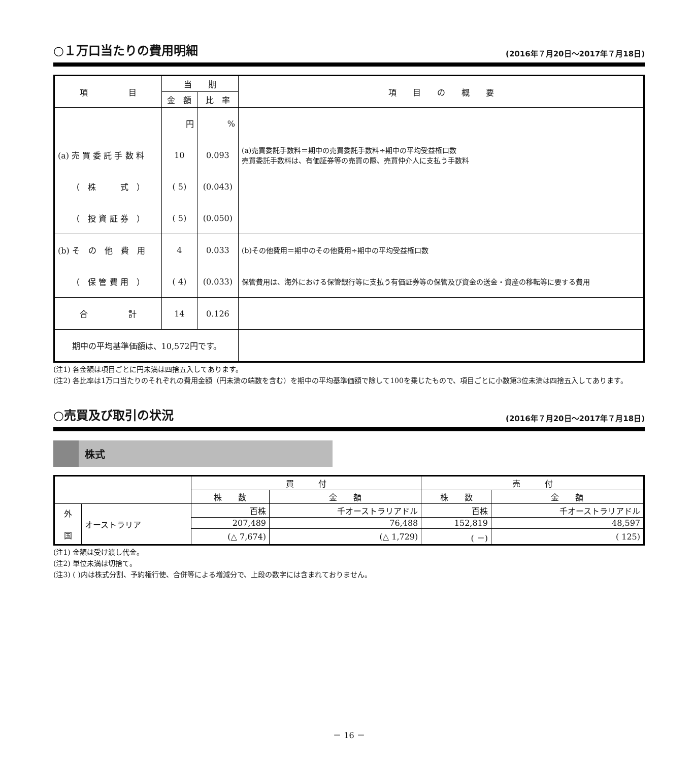○１万口当たりの費用明細 (2016年７月20日～2017年７月18日)
| 項 目 | 当 期 | | 項 目 の 概 要 |
| --- | --- | --- | --- |
| | 金 額 | 比 率 | |
| | 円 | % | |
| (a) 売 買 委 託 手 数 料 | 10 | 0.093 | (a)売買委託手数料＝期中の売買委託手数料÷期中の平均受益権口数 売買委託手数料は、有価証券等の売買の際、売買仲介人に支払う手数料 |
| （ 株 式 ） | ( 5) | (0.043) | |
| （ 投 資 証 券 ） | ( 5) | (0.050) | |
| (b) そ の 他 費 用 | 4 | 0.033 | (b)その他費用＝期中のその他費用÷期中の平均受益権口数 |
| （ 保 管 費 用 ） | ( 4) | (0.033) | 保管費用は、海外における保管銀行等に支払う有価証券等の保管及び資金の送金・資産の移転等に要する費用 |
| 合 計 | 14 | 0.126 | |
| 期中の平均基準価額は、10,572円です。 | | | |
(注1) 各金額は項目ごとに円未満は四捨五入してあります。
(注2) 各比率は1万口当たりのそれぞれの費用金額（円未満の端数を含む）を期中の平均基準価額で除して100を乗じたもので、項目ごとに小数第3位未満は四捨五入してあります。
○売買及び取引の状況 (2016年７月20日～2017年７月18日)
株式
| | | 買 付 | | 売 付 | |
| | | 株 数 | 金 額 | 株 数 | 金 額 |
| 外 国 | オーストラリア | 百株 | 千オーストラリアドル | 百株 | 千オーストラリアドル |
| | | 207,489 | 76,488 | 152,819 | 48,597 |
| | | (△ 7,674) | (△ 1,729) | ( －) | ( 125) |
(注1) 金額は受け渡し代金。
(注2) 単位未満は切捨て。
(注3) ( )内は株式分割、予約権行使、合併等による増減分で、上段の数字には含まれておりません。
－ 16 －